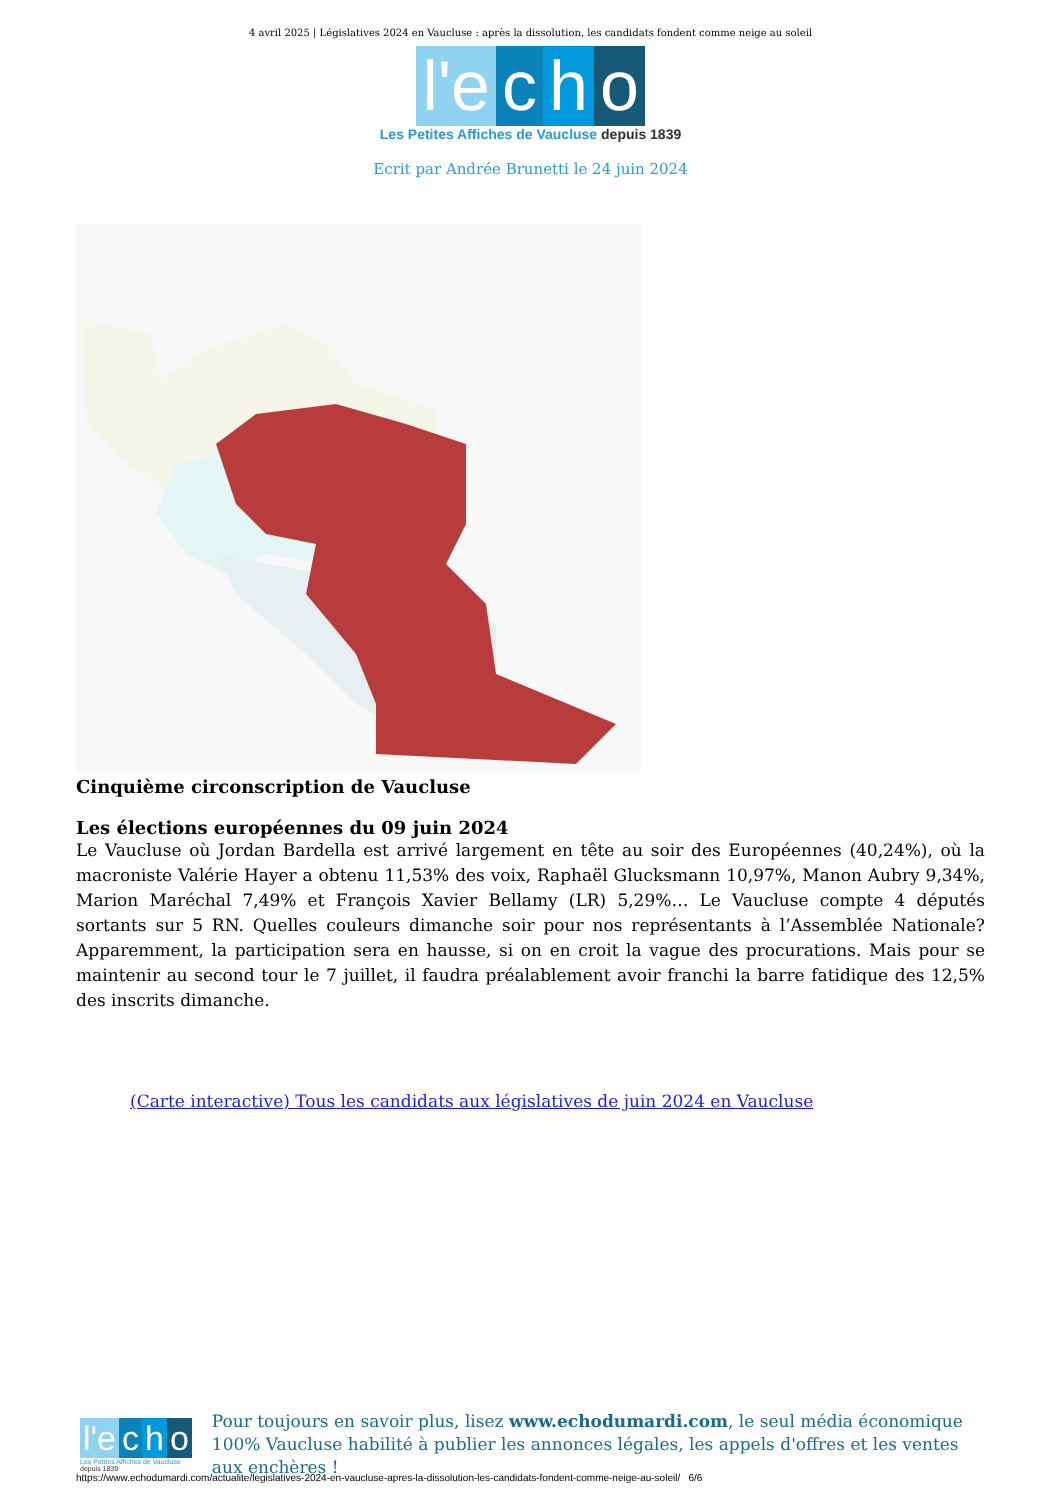4 avril 2025 | Législatives 2024 en Vaucluse : après la dissolution, les candidats fondent comme neige au soleil
l'e c h o
Les Petites Affiches de Vaucluse depuis 1839
Ecrit par Andrée Brunetti le 24 juin 2024
Cinquième circonscription de Vaucluse
Les élections européennes du 09 juin 2024
Le Vaucluse où Jordan Bardella est arrivé largement en tête au soir des Européennes (40,24%), où la macroniste Valérie Hayer a obtenu 11,53% des voix, Raphaël Glucksmann 10,97%, Manon Aubry 9,34%, Marion Maréchal 7,49% et François Xavier Bellamy (LR) 5,29%… Le Vaucluse compte 4 députés sortants sur 5 RN. Quelles couleurs dimanche soir pour nos représentants à l’Assemblée Nationale? Apparemment, la participation sera en hausse, si on en croit la vague des procurations. Mais pour se maintenir au second tour le 7 juillet, il faudra préalablement avoir franchi la barre fatidique des 12,5% des inscrits dimanche.
(Carte interactive) Tous les candidats aux législatives de juin 2024 en Vaucluse
l'e c h o
Les Petites Affiches de Vaucluse depuis 1839
Pour toujours en savoir plus, lisez www.echodumardi.com, le seul média économique 100% Vaucluse habilité à publier les annonces légales, les appels d'offres et les ventes aux enchères !
https://www.echodumardi.com/actualite/legislatives-2024-en-vaucluse-apres-la-dissolution-les-candidats-fondent-comme-neige-au-soleil/ 6/6